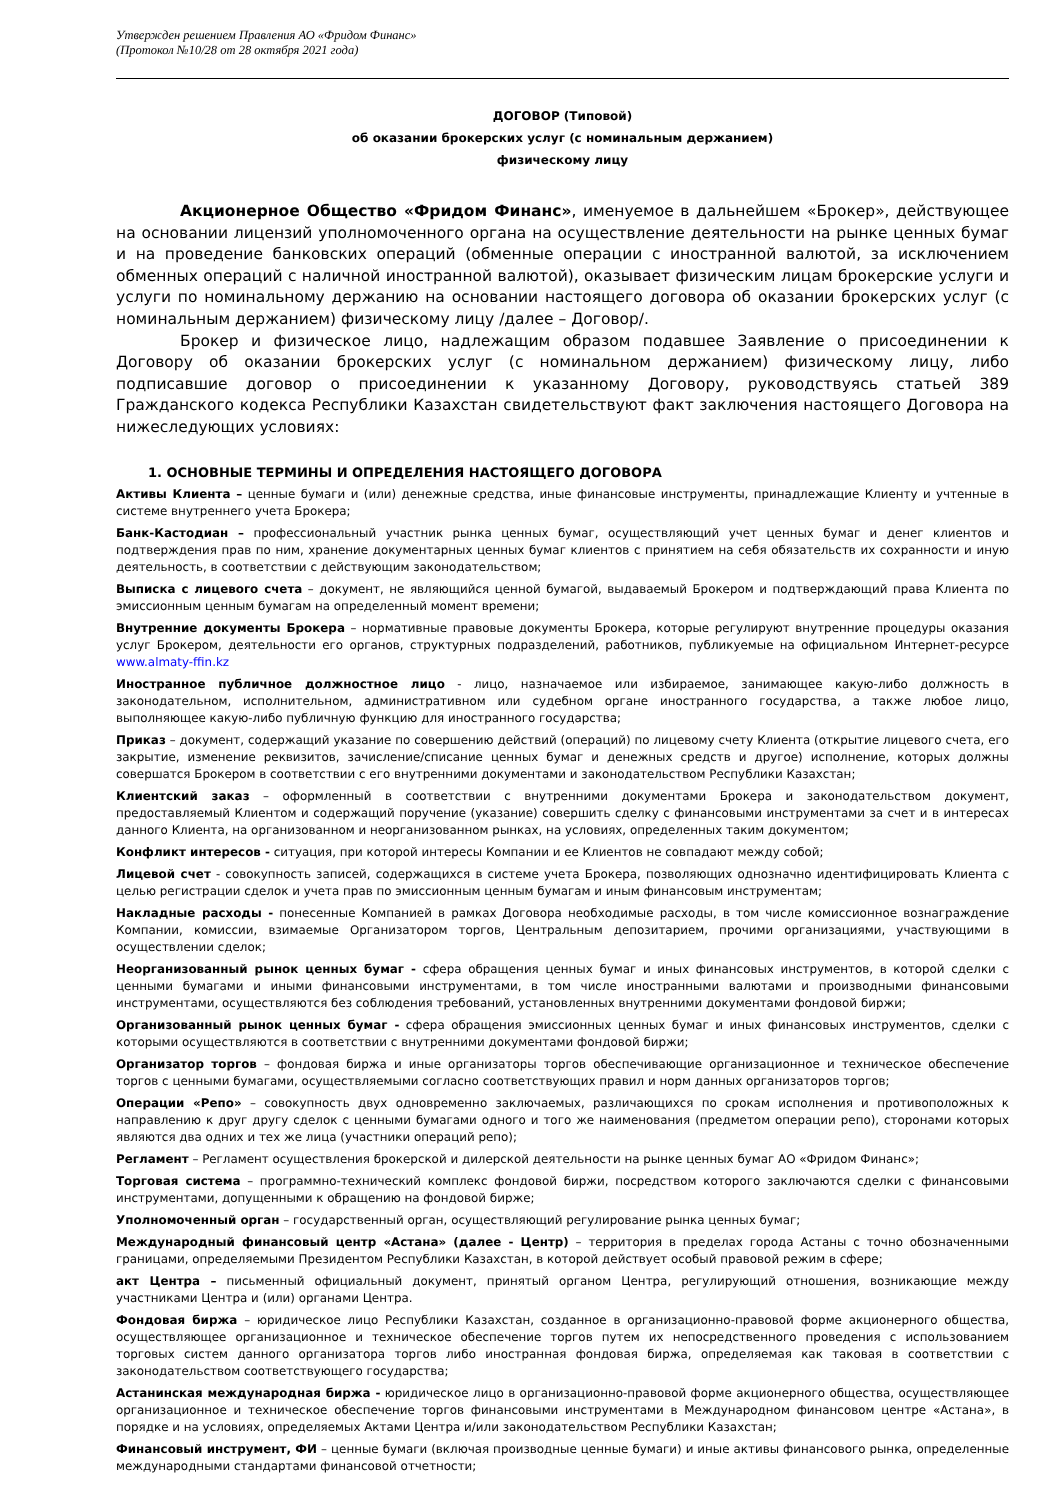Утвержден решением Правления АО «Фридом Финанс»
(Протокол №10/28 от 28 октября 2021 года)
ДОГОВОР (Типовой)
об оказании брокерских услуг (с номинальным держанием)
физическому лицу
Акционерное Общество «Фридом Финанс», именуемое в дальнейшем «Брокер», действующее на основании лицензий уполномоченного органа на осуществление деятельности на рынке ценных бумаг и на проведение банковских операций (обменные операции с иностранной валютой, за исключением обменных операций с наличной иностранной валютой), оказывает физическим лицам брокерские услуги и услуги по номинальному держанию на основании настоящего договора об оказании брокерских услуг (с номинальным держанием) физическому лицу /далее – Договор/.
Брокер и физическое лицо, надлежащим образом подавшее Заявление о присоединении к Договору об оказании брокерских услуг (с номинальном держанием) физическому лицу, либо подписавшие договор о присоединении к указанному Договору, руководствуясь статьей 389 Гражданского кодекса Республики Казахстан свидетельствуют факт заключения настоящего Договора на нижеследующих условиях:
1. ОСНОВНЫЕ ТЕРМИНЫ И ОПРЕДЕЛЕНИЯ НАСТОЯЩЕГО ДОГОВОРА
Активы Клиента – ценные бумаги и (или) денежные средства, иные финансовые инструменты, принадлежащие Клиенту и учтенные в системе внутреннего учета Брокера;
Банк-Кастодиан – профессиональный участник рынка ценных бумаг, осуществляющий учет ценных бумаг и денег клиентов и подтверждения прав по ним, хранение документарных ценных бумаг клиентов с принятием на себя обязательств их сохранности и иную деятельность, в соответствии с действующим законодательством;
Выписка с лицевого счета – документ, не являющийся ценной бумагой, выдаваемый Брокером и подтверждающий права Клиента по эмиссионным ценным бумагам на определенный момент времени;
Внутренние документы Брокера – нормативные правовые документы Брокера, которые регулируют внутренние процедуры оказания услуг Брокером, деятельности его органов, структурных подразделений, работников, публикуемые на официальном Интернет-ресурсе www.almaty-ffin.kz
Иностранное публичное должностное лицо - лицо, назначаемое или избираемое, занимающее какую-либо должность в законодательном, исполнительном, административном или судебном органе иностранного государства, а также любое лицо, выполняющее какую-либо публичную функцию для иностранного государства;
Приказ – документ, содержащий указание по совершению действий (операций) по лицевому счету Клиента (открытие лицевого счета, его закрытие, изменение реквизитов, зачисление/списание ценных бумаг и денежных средств и другое) исполнение, которых должны совершатся Брокером в соответствии с его внутренними документами и законодательством Республики Казахстан;
Клиентский заказ – оформленный в соответствии с внутренними документами Брокера и законодательством документ, предоставляемый Клиентом и содержащий поручение (указание) совершить сделку с финансовыми инструментами за счет и в интересах данного Клиента, на организованном и неорганизованном рынках, на условиях, определенных таким документом;
Конфликт интересов - ситуация, при которой интересы Компании и ее Клиентов не совпадают между собой;
Лицевой счет - совокупность записей, содержащихся в системе учета Брокера, позволяющих однозначно идентифицировать Клиента с целью регистрации сделок и учета прав по эмиссионным ценным бумагам и иным финансовым инструментам;
Накладные расходы - понесенные Компанией в рамках Договора необходимые расходы, в том числе комиссионное вознаграждение Компании, комиссии, взимаемые Организатором торгов, Центральным депозитарием, прочими организациями, участвующими в осуществлении сделок;
Неорганизованный рынок ценных бумаг - сфера обращения ценных бумаг и иных финансовых инструментов, в которой сделки с ценными бумагами и иными финансовыми инструментами, в том числе иностранными валютами и производными финансовыми инструментами, осуществляются без соблюдения требований, установленных внутренними документами фондовой биржи;
Организованный рынок ценных бумаг - сфера обращения эмиссионных ценных бумаг и иных финансовых инструментов, сделки с которыми осуществляются в соответствии с внутренними документами фондовой биржи;
Организатор торгов – фондовая биржа и иные организаторы торгов обеспечивающие организационное и техническое обеспечение торгов с ценными бумагами, осуществляемыми согласно соответствующих правил и норм данных организаторов торгов;
Операции «Репо» – совокупность двух одновременно заключаемых, различающихся по срокам исполнения и противоположных к направлению к друг другу сделок с ценными бумагами одного и того же наименования (предметом операции репо), сторонами которых являются два одних и тех же лица (участники операций репо);
Регламент – Регламент осуществления брокерской и дилерской деятельности на рынке ценных бумаг АО «Фридом Финанс»;
Торговая система – программно-технический комплекс фондовой биржи, посредством которого заключаются сделки с финансовыми инструментами, допущенными к обращению на фондовой бирже;
Уполномоченный орган – государственный орган, осуществляющий регулирование рынка ценных бумаг;
Международный финансовый центр «Астана» (далее - Центр) – территория в пределах города Астаны с точно обозначенными границами, определяемыми Президентом Республики Казахстан, в которой действует особый правовой режим в сфере;
акт Центра – письменный официальный документ, принятый органом Центра, регулирующий отношения, возникающие между участниками Центра и (или) органами Центра.
Фондовая биржа – юридическое лицо Республики Казахстан, созданное в организационно-правовой форме акционерного общества, осуществляющее организационное и техническое обеспечение торгов путем их непосредственного проведения с использованием торговых систем данного организатора торгов либо иностранная фондовая биржа, определяемая как таковая в соответствии с законодательством соответствующего государства;
Астанинская международная биржа - юридическое лицо в организационно-правовой форме акционерного общества, осуществляющее организационное и техническое обеспечение торгов финансовыми инструментами в Международном финансовом центре «Астана», в порядке и на условиях, определяемых Актами Центра и/или законодательством Республики Казахстан;
Финансовый инструмент, ФИ – ценные бумаги (включая производные ценные бумаги) и иные активы финансового рынка, определенные международными стандартами финансовой отчетности;